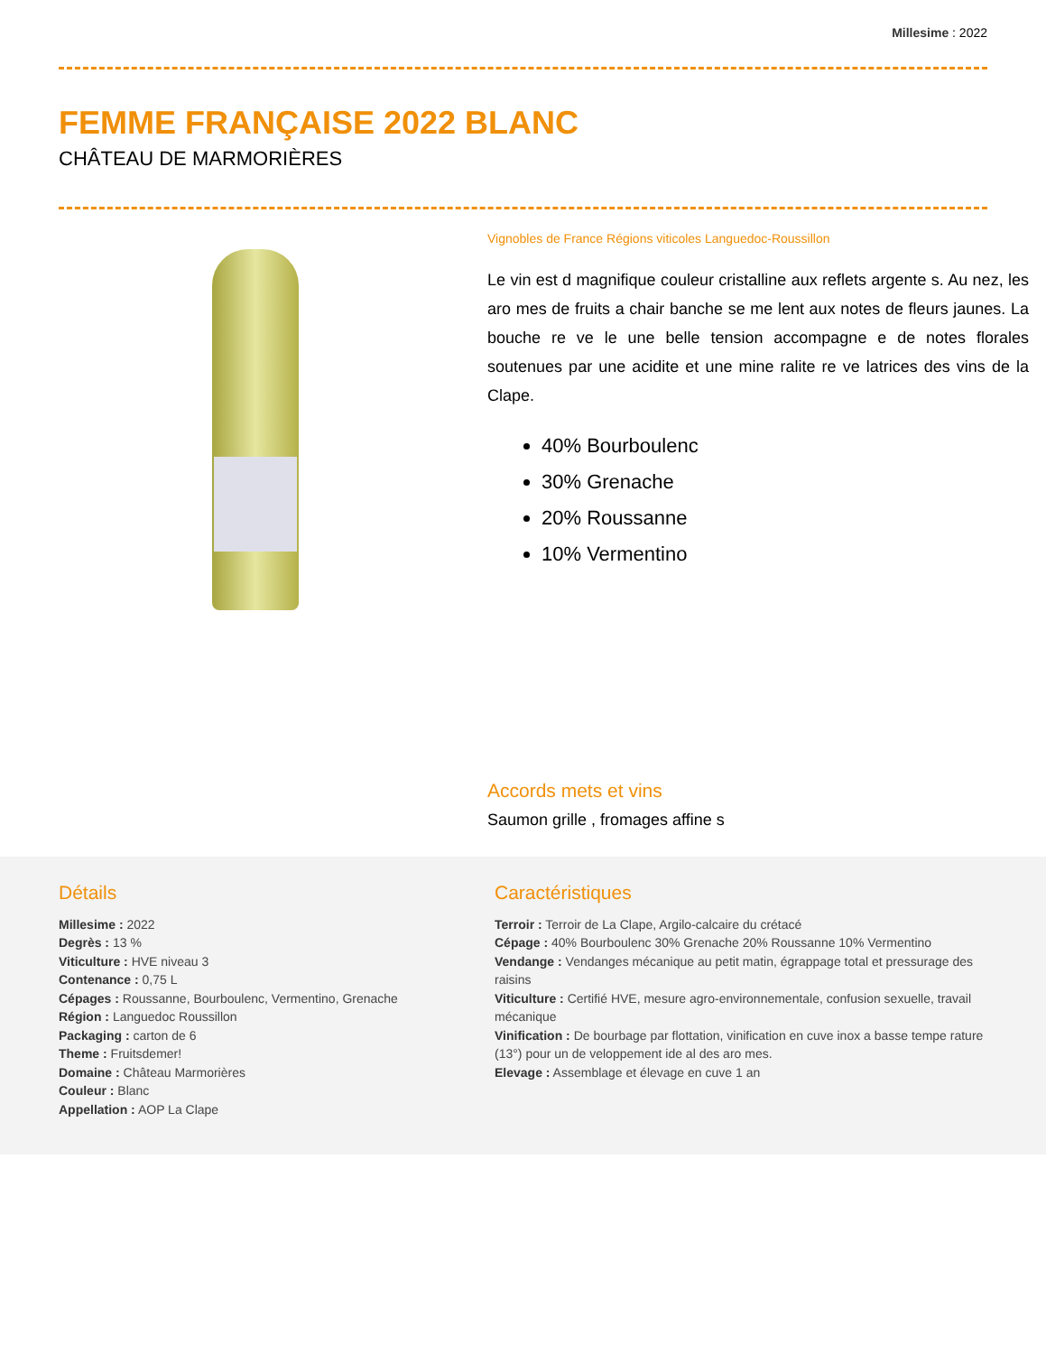Millesime : 2022
FEMME FRANÇAISE 2022 BLANC
CHÂTEAU DE MARMORIÈRES
Vignobles de France Régions viticoles Languedoc-Roussillon
Le vin est d magnifique couleur cristalline aux reflets argente s. Au nez, les aro mes de fruits a chair banche se me lent aux notes de fleurs jaunes. La bouche re ve le une belle tension accompagne e de notes florales soutenues par une acidite et une mine ralite re ve latrices des vins de la Clape.
40% Bourboulenc
30% Grenache
20% Roussanne
10% Vermentino
Accords mets et vins
Saumon grille , fromages affine s
Détails
Millesime : 2022
Degrès : 13 %
Viticulture : HVE niveau 3
Contenance : 0,75 L
Cépages : Roussanne, Bourboulenc, Vermentino, Grenache
Région : Languedoc Roussillon
Packaging : carton de 6
Theme : Fruitsdemer!
Domaine : Château Marmorières
Couleur : Blanc
Appellation : AOP La Clape
Caractéristiques
Terroir : Terroir de La Clape, Argilo-calcaire du crétacé
Cépage : 40% Bourboulenc 30% Grenache 20% Roussanne 10% Vermentino
Vendange : Vendanges mécanique au petit matin, égrappage total et pressurage des raisins
Viticulture : Certifié HVE, mesure agro-environnementale, confusion sexuelle, travail mécanique
Vinification : De bourbage par flottation, vinification en cuve inox a basse tempe rature (13°) pour un de veloppement ide al des aro mes.
Elevage : Assemblage et élevage en cuve 1 an